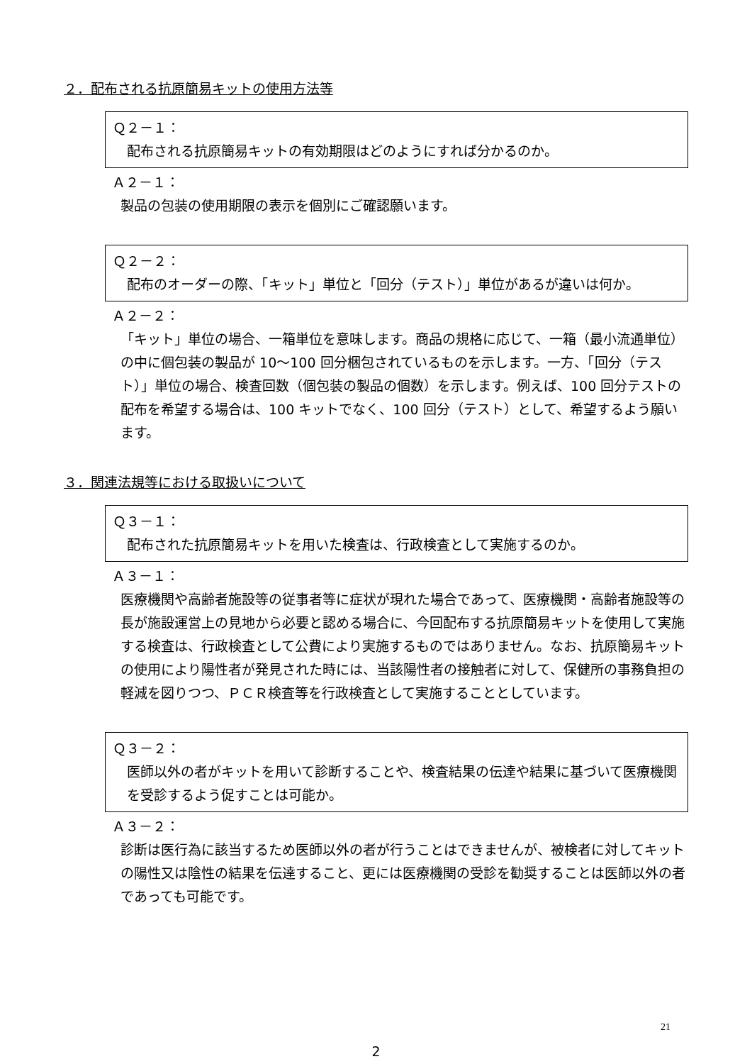２．配布される抗原簡易キットの使用方法等
Ｑ２－１：
配布される抗原簡易キットの有効期限はどのようにすれば分かるのか。
Ａ２－１：
製品の包装の使用期限の表示を個別にご確認願います。
Ｑ２－２：
配布のオーダーの際、「キット」単位と「回分（テスト）」単位があるが違いは何か。
Ａ２－２：
「キット」単位の場合、一箱単位を意味します。商品の規格に応じて、一箱（最小流通単位）の中に個包装の製品が 10～100 回分梱包されているものを示します。一方、「回分（テスト）」単位の場合、検査回数（個包装の製品の個数）を示します。例えば、100 回分テストの配布を希望する場合は、100 キットでなく、100 回分（テスト）として、希望するよう願います。
３．関連法規等における取扱いについて
Ｑ３－１：
配布された抗原簡易キットを用いた検査は、行政検査として実施するのか。
Ａ３－１：
医療機関や高齢者施設等の従事者等に症状が現れた場合であって、医療機関・高齢者施設等の長が施設運営上の見地から必要と認める場合に、今回配布する抗原簡易キットを使用して実施する検査は、行政検査として公費により実施するものではありません。なお、抗原簡易キットの使用により陽性者が発見された時には、当該陽性者の接触者に対して、保健所の事務負担の軽減を図りつつ、ＰＣＲ検査等を行政検査として実施することとしています。
Ｑ３－２：
医師以外の者がキットを用いて診断することや、検査結果の伝達や結果に基づいて医療機関を受診するよう促すことは可能か。
Ａ３－２：
診断は医行為に該当するため医師以外の者が行うことはできませんが、被検者に対してキットの陽性又は陰性の結果を伝達すること、更には医療機関の受診を勧奨することは医師以外の者であっても可能です。
2
21